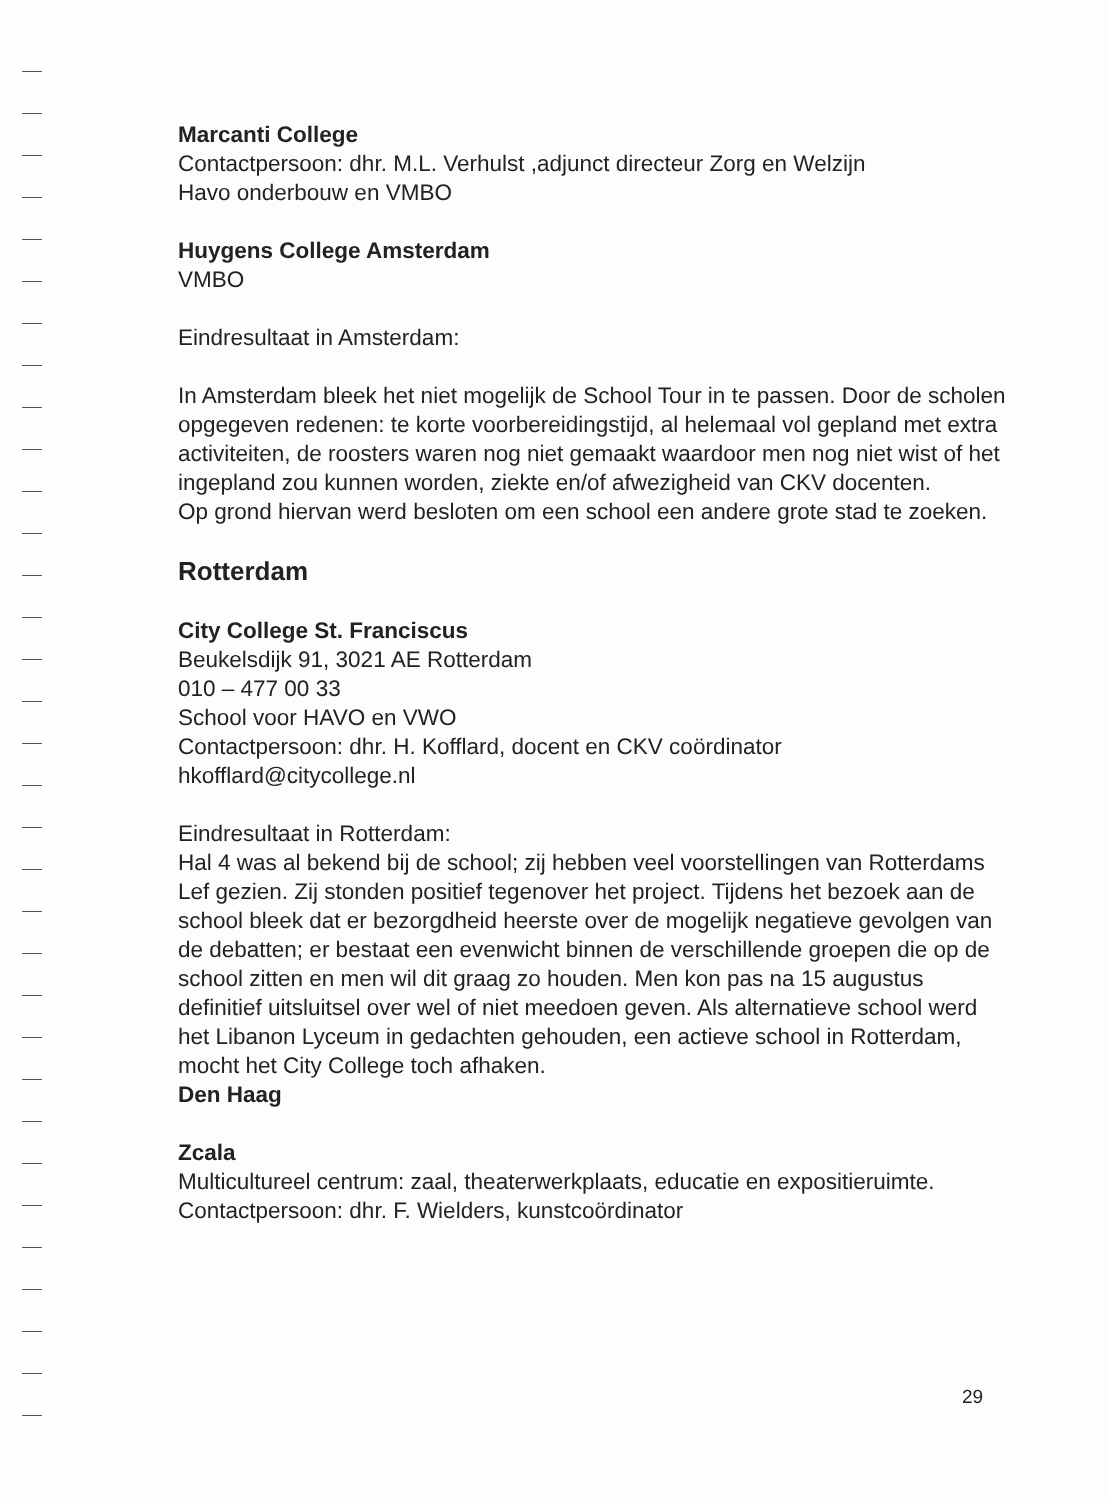Marcanti College
Contactpersoon: dhr. M.L. Verhulst ,adjunct directeur Zorg en Welzijn
Havo onderbouw en VMBO
Huygens College Amsterdam
VMBO
Eindresultaat in Amsterdam:
In Amsterdam bleek het niet mogelijk de School Tour in te passen. Door de scholen opgegeven redenen: te korte voorbereidingstijd, al helemaal vol gepland met extra activiteiten, de roosters waren nog niet gemaakt waardoor men nog niet wist of het ingepland zou kunnen worden, ziekte en/of afwezigheid van CKV docenten.
Op grond hiervan werd besloten om een school een andere grote stad te zoeken.
Rotterdam
City College St. Franciscus
Beukelsdijk 91, 3021 AE Rotterdam
010 – 477 00 33
School voor HAVO en VWO
Contactpersoon: dhr. H. Kofflard, docent en CKV coördinator
hkofflard@citycollege.nl
Eindresultaat in Rotterdam:
Hal 4 was al bekend bij de school; zij hebben veel voorstellingen van Rotterdams Lef gezien. Zij stonden positief tegenover het project. Tijdens het bezoek aan de school bleek dat er bezorgdheid heerste over de mogelijk negatieve gevolgen van de debatten; er bestaat een evenwicht binnen de verschillende groepen die op de school zitten en men wil dit graag zo houden. Men kon pas na 15 augustus definitief uitsluitsel over wel of niet meedoen geven. Als alternatieve school werd het Libanon Lyceum in gedachten gehouden, een actieve school in Rotterdam, mocht het City College toch afhaken.
Den Haag
Zcala
Multicultureel centrum: zaal, theaterwerkplaats, educatie en expositieruimte.
Contactpersoon: dhr. F. Wielders, kunstcoördinator
29